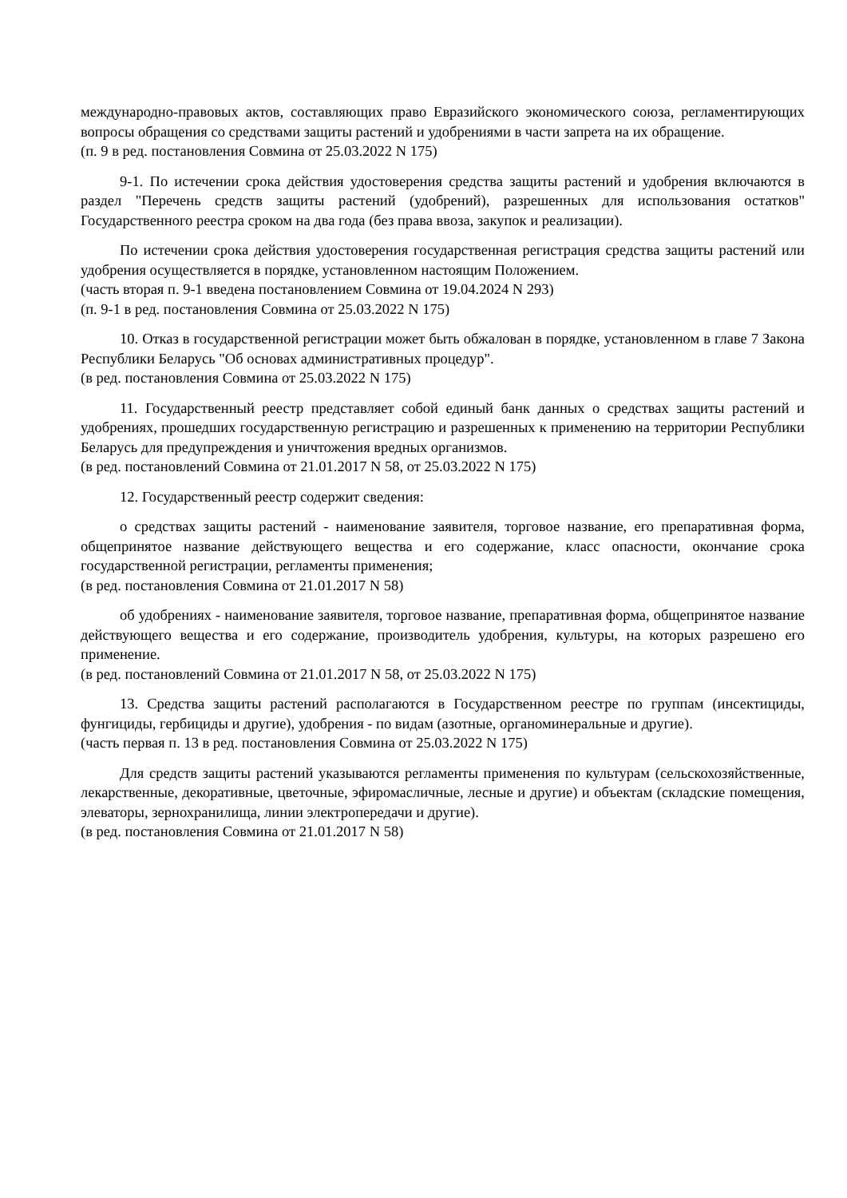международно-правовых актов, составляющих право Евразийского экономического союза, регламентирующих вопросы обращения со средствами защиты растений и удобрениями в части запрета на их обращение.
(п. 9 в ред. постановления Совмина от 25.03.2022 N 175)
9-1. По истечении срока действия удостоверения средства защиты растений и удобрения включаются в раздел "Перечень средств защиты растений (удобрений), разрешенных для использования остатков" Государственного реестра сроком на два года (без права ввоза, закупок и реализации).
По истечении срока действия удостоверения государственная регистрация средства защиты растений или удобрения осуществляется в порядке, установленном настоящим Положением.
(часть вторая п. 9-1 введена постановлением Совмина от 19.04.2024 N 293)
(п. 9-1 в ред. постановления Совмина от 25.03.2022 N 175)
10. Отказ в государственной регистрации может быть обжалован в порядке, установленном в главе 7 Закона Республики Беларусь "Об основах административных процедур".
(в ред. постановления Совмина от 25.03.2022 N 175)
11. Государственный реестр представляет собой единый банк данных о средствах защиты растений и удобрениях, прошедших государственную регистрацию и разрешенных к применению на территории Республики Беларусь для предупреждения и уничтожения вредных организмов.
(в ред. постановлений Совмина от 21.01.2017 N 58, от 25.03.2022 N 175)
12. Государственный реестр содержит сведения:
о средствах защиты растений - наименование заявителя, торговое название, его препаративная форма, общепринятое название действующего вещества и его содержание, класс опасности, окончание срока государственной регистрации, регламенты применения;
(в ред. постановления Совмина от 21.01.2017 N 58)
об удобрениях - наименование заявителя, торговое название, препаративная форма, общепринятое название действующего вещества и его содержание, производитель удобрения, культуры, на которых разрешено его применение.
(в ред. постановлений Совмина от 21.01.2017 N 58, от 25.03.2022 N 175)
13. Средства защиты растений располагаются в Государственном реестре по группам (инсектициды, фунгициды, гербициды и другие), удобрения - по видам (азотные, органоминеральные и другие).
(часть первая п. 13 в ред. постановления Совмина от 25.03.2022 N 175)
Для средств защиты растений указываются регламенты применения по культурам (сельскохозяйственные, лекарственные, декоративные, цветочные, эфиромасличные, лесные и другие) и объектам (складские помещения, элеваторы, зернохранилища, линии электропередачи и другие).
(в ред. постановления Совмина от 21.01.2017 N 58)